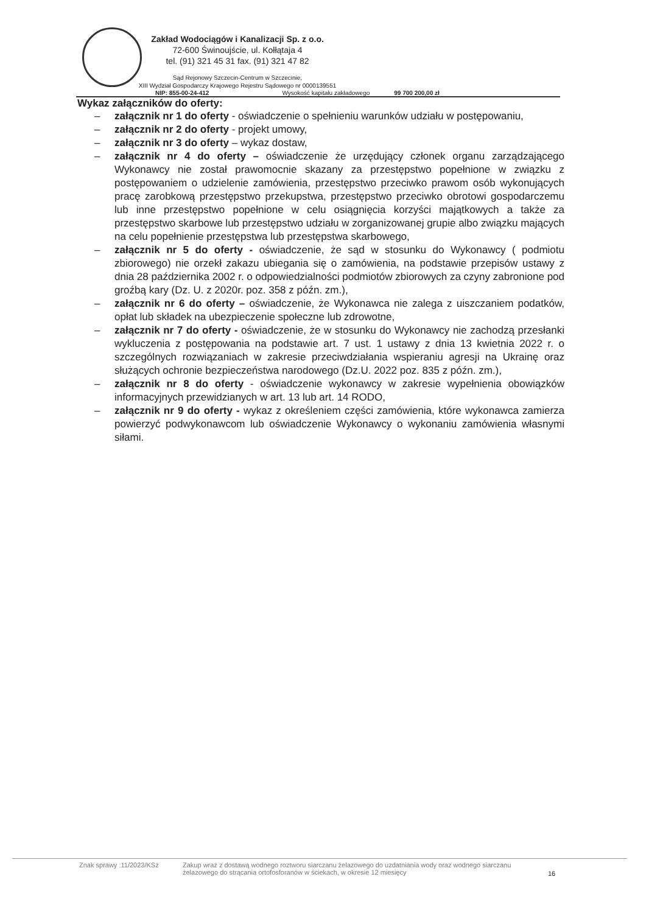Zakład Wodociągów i Kanalizacji Sp. z o.o.
72-600 Świnoujście, ul. Kołłątaja 4
tel. (91) 321 45 31 fax. (91) 321 47 82
Sąd Rejonowy Szczecin-Centrum w Szczecinie,
XIII Wydział Gospodarczy Krajowego Rejestru Sądowego nr 0000139551
NIP: 855-00-24-412 Wysokość kapitału zakładowego 99 700 200,00 zł
Wykaz załączników do oferty:
– załącznik nr 1 do oferty - oświadczenie o spełnieniu warunków udziału w postępowaniu,
– załącznik nr 2 do oferty - projekt umowy,
– załącznik nr 3 do oferty – wykaz dostaw,
– załącznik nr 4 do oferty – oświadczenie że urzędujący członek organu zarządzającego Wykonawcy nie został prawomocnie skazany za przestępstwo popełnione w związku z postępowaniem o udzielenie zamówienia, przestępstwo przeciwko prawom osób wykonujących pracę zarobkową przestępstwo przekupstwa, przestępstwo przeciwko obrotowi gospodarczemu lub inne przestępstwo popełnione w celu osiągnięcia korzyści majątkowych a także za przestępstwo skarbowe lub przestępstwo udziału w zorganizowanej grupie albo związku mających na celu popełnienie przestępstwa lub przestępstwa skarbowego,
– załącznik nr 5 do oferty - oświadczenie, że sąd w stosunku do Wykonawcy ( podmiotu zbiorowego) nie orzekł zakazu ubiegania się o zamówienia, na podstawie przepisów ustawy z dnia 28 października 2002 r. o odpowiedzialności podmiotów zbiorowych za czyny zabronione pod groźbą kary (Dz. U. z 2020r. poz. 358 z późn. zm.),
– załącznik nr 6 do oferty – oświadczenie, że Wykonawca nie zalega z uiszczaniem podatków, opłat lub składek na ubezpieczenie społeczne lub zdrowotne,
– załącznik nr 7 do oferty - oświadczenie, że w stosunku do Wykonawcy nie zachodzą przesłanki wykluczenia z postępowania na podstawie art. 7 ust. 1 ustawy z dnia 13 kwietnia 2022 r. o szczególnych rozwiązaniach w zakresie przeciwdziałania wspieraniu agresji na Ukrainę oraz służących ochronie bezpieczeństwa narodowego (Dz.U. 2022 poz. 835 z późn. zm.),
– załącznik nr 8 do oferty - oświadczenie wykonawcy w zakresie wypełnienia obowiązków informacyjnych przewidzianych w art. 13 lub art. 14 RODO,
– załącznik nr 9 do oferty - wykaz z określeniem części zamówienia, które wykonawca zamierza powierzyć podwykonawcom lub oświadczenie Wykonawcy o wykonaniu zamówienia własnymi siłami.
Znak sprawy :11/2023/KSz Zakup wraz z dostawą wodnego roztworu siarczanu żelazowego do uzdatniania wody oraz wodnego siarczanu żelazowego do strącania ortofosforanów w ściekach, w okresie 12 miesięcy 16